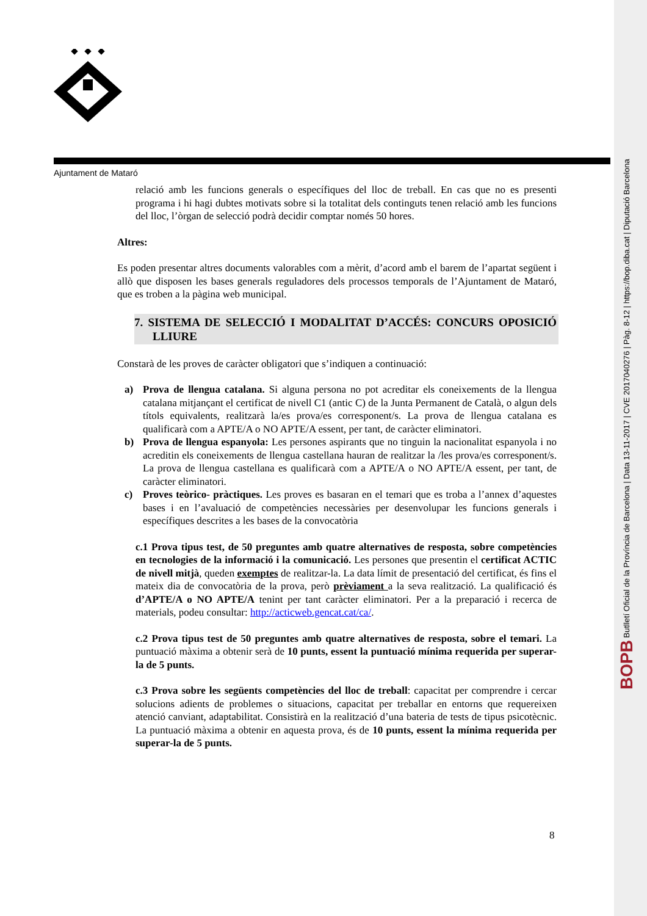Ajuntament de Mataró
relació amb les funcions generals o específiques del lloc de treball. En cas que no es presenti programa i hi hagi dubtes motivats sobre si la totalitat dels continguts tenen relació amb les funcions del lloc, l’òrgan de selecció podrà decidir comptar només 50 hores.
Altres:
Es poden presentar altres documents valorables com a mèrit, d’acord amb el barem de l’apartat següent i allò que disposen les bases generals reguladores dels processos temporals de l’Ajuntament de Mataró, que es troben a la pàgina web municipal.
7. SISTEMA DE SELECCIÓ I MODALITAT D’ACCÉS: CONCURS OPOSICIÓ LLIURE
Constarà de les proves de caràcter obligatori que s’indiquen a continuació:
a) Prova de llengua catalana. Si alguna persona no pot acreditar els coneixements de la llengua catalana mitjançant el certificat de nivell C1 (antic C) de la Junta Permanent de Català, o algun dels títols equivalents, realitzarà la/es prova/es corresponent/s. La prova de llengua catalana es qualificarà com a APTE/A o NO APTE/A essent, per tant, de caràcter eliminatori.
b) Prova de llengua espanyola: Les persones aspirants que no tinguin la nacionalitat espanyola i no acreditin els coneixements de llengua castellana hauran de realitzar la /les prova/es corresponent/s. La prova de llengua castellana es qualificarà com a APTE/A o NO APTE/A essent, per tant, de caràcter eliminatori.
c) Proves teòrico- pràctiques. Les proves es basaran en el temari que es troba a l’annex d’aquestes bases i en l’avaluació de competències necessàries per desenvolupar les funcions generals i específiques descrites a les bases de la convocatòria
c.1 Prova tipus test, de 50 preguntes amb quatre alternatives de resposta, sobre competències en tecnologies de la informació i la comunicació. Les persones que presentin el certificat ACTIC de nivell mitjà, queden exemptes de realitzar-la. La data límit de presentació del certificat, és fins el mateix dia de convocatòria de la prova, però prèviament a la seva realització. La qualificació és d’APTE/A o NO APTE/A tenint per tant caràcter eliminatori. Per a la preparació i recerca de materials, podeu consultar: http://acticweb.gencat.cat/ca/.
c.2 Prova tipus test de 50 preguntes amb quatre alternatives de resposta, sobre el temari. La puntuació màxima a obtenir serà de 10 punts, essent la puntuació mínima requerida per superar-la de 5 punts.
c.3 Prova sobre les següents competències del lloc de treball: capacitat per comprendre i cercar solucions adients de problemes o situacions, capacitat per treballar en entorns que requereixen atenció canviant, adaptabilitat. Consistirà en la realització d’una bateria de tests de tipus psicotècnic. La puntuació màxima a obtenir en aquesta prova, és de 10 punts, essent la mínima requerida per superar-la de 5 punts.
8
BOPB Butlletí Oficial de la Província de Barcelona | Data 13-11-2017 | CVE 2017040276 | Pàg. 8-12 | https://bop.diba.cat | Diputació Barcelona